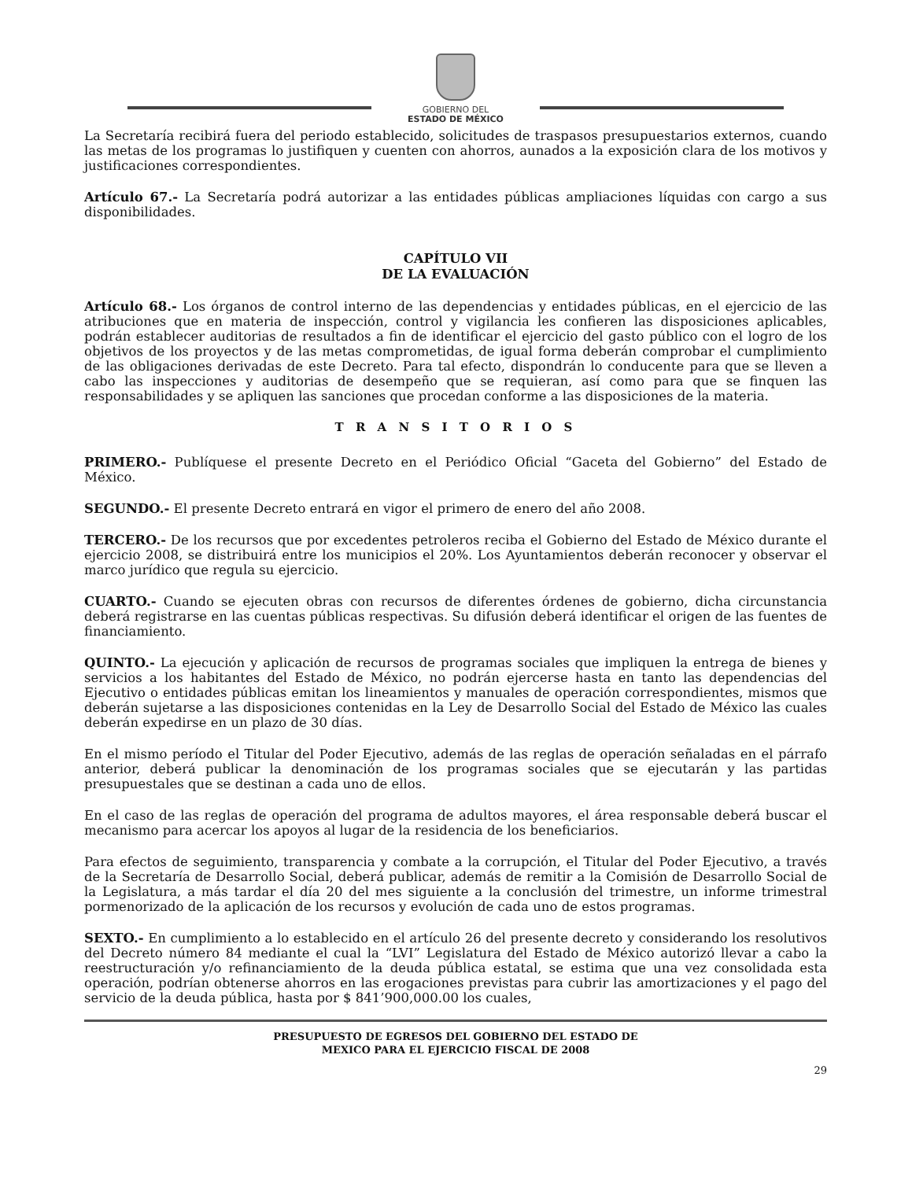GOBIERNO DEL
ESTADO DE MÉXICO
La Secretaría recibirá fuera del periodo establecido, solicitudes de traspasos presupuestarios externos, cuando las metas de los programas lo justifiquen y cuenten con ahorros, aunados a la exposición clara de los motivos y justificaciones correspondientes.
Artículo 67.- La Secretaría podrá autorizar a las entidades públicas ampliaciones líquidas con cargo a sus disponibilidades.
CAPÍTULO VII
DE LA EVALUACIÓN
Artículo 68.- Los órganos de control interno de las dependencias y entidades públicas, en el ejercicio de las atribuciones que en materia de inspección, control y vigilancia les confieren las disposiciones aplicables, podrán establecer auditorias de resultados a fin de identificar el ejercicio del gasto público con el logro de los objetivos de los proyectos y de las metas comprometidas, de igual forma deberán comprobar el cumplimiento de las obligaciones derivadas de este Decreto. Para tal efecto, dispondrán lo conducente para que se lleven a cabo las inspecciones y auditorias de desempeño que se requieran, así como para que se finquen las responsabilidades y se apliquen las sanciones que procedan conforme a las disposiciones de la materia.
T R A N S I T O R I O S
PRIMERO.- Publíquese el presente Decreto en el Periódico Oficial “Gaceta del Gobierno” del Estado de México.
SEGUNDO.- El presente Decreto entrará en vigor el primero de enero del año 2008.
TERCERO.- De los recursos que por excedentes petroleros reciba el Gobierno del Estado de México durante el ejercicio 2008, se distribuirá entre los municipios el 20%. Los Ayuntamientos deberán reconocer y observar el marco jurídico que regula su ejercicio.
CUARTO.- Cuando se ejecuten obras con recursos de diferentes órdenes de gobierno, dicha circunstancia deberá registrarse en las cuentas públicas respectivas. Su difusión deberá identificar el origen de las fuentes de financiamiento.
QUINTO.- La ejecución y aplicación de recursos de programas sociales que impliquen la entrega de bienes y servicios a los habitantes del Estado de México, no podrán ejercerse hasta en tanto las dependencias del Ejecutivo o entidades públicas emitan los lineamientos y manuales de operación correspondientes, mismos que deberán sujetarse a las disposiciones contenidas en la Ley de Desarrollo Social del Estado de México las cuales deberán expedirse en un plazo de 30 días.
En el mismo período el Titular del Poder Ejecutivo, además de las reglas de operación señaladas en el párrafo anterior, deberá publicar la denominación de los programas sociales que se ejecutarán y las partidas presupuestales que se destinan a cada uno de ellos.
En el caso de las reglas de operación del programa de adultos mayores, el área responsable deberá buscar el mecanismo para acercar los apoyos al lugar de la residencia de los beneficiarios.
Para efectos de seguimiento, transparencia y combate a la corrupción, el Titular del Poder Ejecutivo, a través de la Secretaría de Desarrollo Social, deberá publicar, además de remitir a la Comisión de Desarrollo Social de la Legislatura, a más tardar el día 20 del mes siguiente a la conclusión del trimestre, un informe trimestral pormenorizado de la aplicación de los recursos y evolución de cada uno de estos programas.
SEXTO.- En cumplimiento a lo establecido en el artículo 26 del presente decreto y considerando los resolutivos del Decreto número 84 mediante el cual la “LVI” Legislatura del Estado de México autorizó llevar a cabo la reestructuración y/o refinanciamiento de la deuda pública estatal, se estima que una vez consolidada esta operación, podrían obtenerse ahorros en las erogaciones previstas para cubrir las amortizaciones y el pago del servicio de la deuda pública, hasta por $ 841’900,000.00 los cuales,
PRESUPUESTO DE EGRESOS DEL GOBIERNO DEL ESTADO DE
MEXICO PARA EL EJERCICIO FISCAL DE 2008
29